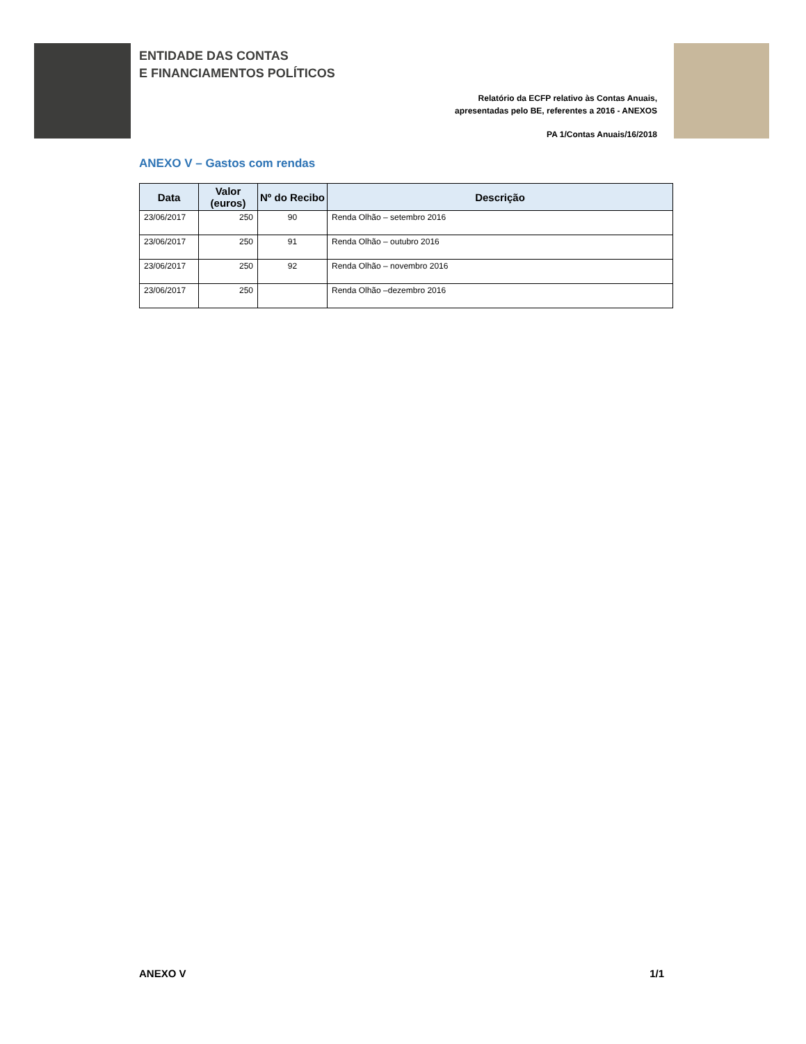ENTIDADE DAS CONTAS
E FINANCIAMENTOS POLÍTICOS
Relatório da ECFP relativo às Contas Anuais,
apresentadas pelo BE, referentes a 2016 - ANEXOS
PA 1/Contas Anuais/16/2018
ANEXO V – Gastos com rendas
| Data | Valor (euros) | Nº do Recibo | Descrição |
| --- | --- | --- | --- |
| 23/06/2017 | 250 | 90 | Renda Olhão – setembro 2016 |
| 23/06/2017 | 250 | 91 | Renda Olhão – outubro 2016 |
| 23/06/2017 | 250 | 92 | Renda Olhão – novembro 2016 |
| 23/06/2017 | 250 | | Renda Olhão –dezembro 2016 |
ANEXO V 1/1